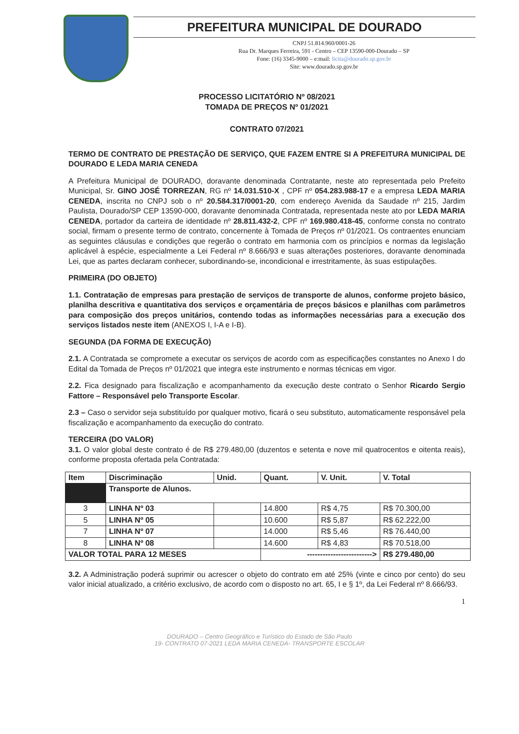PREFEITURA MUNICIPAL DE DOURADO
CNPJ 51.814.960/0001-26
Rua Dr. Marques Ferreira, 591 - Centro – CEP 13590-000-Dourado – SP
Fone: (16) 3345-9000 – e:mail: licita@dourado.sp.gov.br
Site: www.dourado.sp.gov.br
PROCESSO LICITATÓRIO Nº 08/2021
TOMADA DE PREÇOS Nº 01/2021
CONTRATO 07/2021
TERMO DE CONTRATO DE PRESTAÇÃO DE SERVIÇO, QUE FAZEM ENTRE SI A PREFEITURA MUNICIPAL DE DOURADO E LEDA MARIA CENEDA
A Prefeitura Municipal de DOURADO, doravante denominada Contratante, neste ato representada pelo Prefeito Municipal, Sr. GINO JOSÉ TORREZAN, RG nº 14.031.510-X , CPF nº 054.283.988-17 e a empresa LEDA MARIA CENEDA, inscrita no CNPJ sob o nº 20.584.317/0001-20, com endereço Avenida da Saudade nº 215, Jardim Paulista, Dourado/SP CEP 13590-000, doravante denominada Contratada, representada neste ato por LEDA MARIA CENEDA, portador da carteira de identidade nº 28.811.432-2, CPF nº 169.980.418-45, conforme consta no contrato social, firmam o presente termo de contrato, concernente à Tomada de Preços nº 01/2021. Os contraentes enunciam as seguintes cláusulas e condições que regerão o contrato em harmonia com os princípios e normas da legislação aplicável à espécie, especialmente a Lei Federal nº 8.666/93 e suas alterações posteriores, doravante denominada Lei, que as partes declaram conhecer, subordinando-se, incondicional e irrestritamente, às suas estipulações.
PRIMEIRA (DO OBJETO)
1.1. Contratação de empresas para prestação de serviços de transporte de alunos, conforme projeto básico, planilha descritiva e quantitativa dos serviços e orçamentária de preços básicos e planilhas com parâmetros para composição dos preços unitários, contendo todas as informações necessárias para a execução dos serviços listados neste item (ANEXOS I, I-A e I-B).
SEGUNDA (DA FORMA DE EXECUÇÃO)
2.1. A Contratada se compromete a executar os serviços de acordo com as especificações constantes no Anexo I do Edital da Tomada de Preços nº 01/2021 que integra este instrumento e normas técnicas em vigor.
2.2. Fica designado para fiscalização e acompanhamento da execução deste contrato o Senhor Ricardo Sergio Fattore – Responsável pelo Transporte Escolar.
2.3 – Caso o servidor seja substituído por qualquer motivo, ficará o seu substituto, automaticamente responsável pela fiscalização e acompanhamento da execução do contrato.
TERCEIRA (DO VALOR)
3.1. O valor global deste contrato é de R$ 279.480,00 (duzentos e setenta e nove mil quatrocentos e oitenta reais), conforme proposta ofertada pela Contratada:
| Item | Discriminação | Unid. | Quant. | V. Unit. | V. Total |
| --- | --- | --- | --- | --- | --- |
| | Transporte de Alunos. | | | | |
| 3 | LINHA Nº 03 | | 14.800 | R$ 4,75 | R$ 70.300,00 |
| 5 | LINHA Nº 05 | | 10.600 | R$ 5,87 | R$ 62.222,00 |
| 7 | LINHA Nº 07 | | 14.000 | R$ 5,46 | R$ 76.440,00 |
| 8 | LINHA Nº 08 | | 14.600 | R$ 4,83 | R$ 70.518,00 |
| VALOR TOTAL PARA 12 MESES | | | -------------------------> | | R$ 279.480,00 |
3.2. A Administração poderá suprimir ou acrescer o objeto do contrato em até 25% (vinte e cinco por cento) do seu valor inicial atualizado, a critério exclusivo, de acordo com o disposto no art. 65, I e § 1º, da Lei Federal nº 8.666/93.
1
DOURADO – Centro Geográfico e Turístico do Estado de São Paulo
19- CONTRATO 07-2021 LEDA MARIA CENEDA- TRANSPORTE ESCOLAR